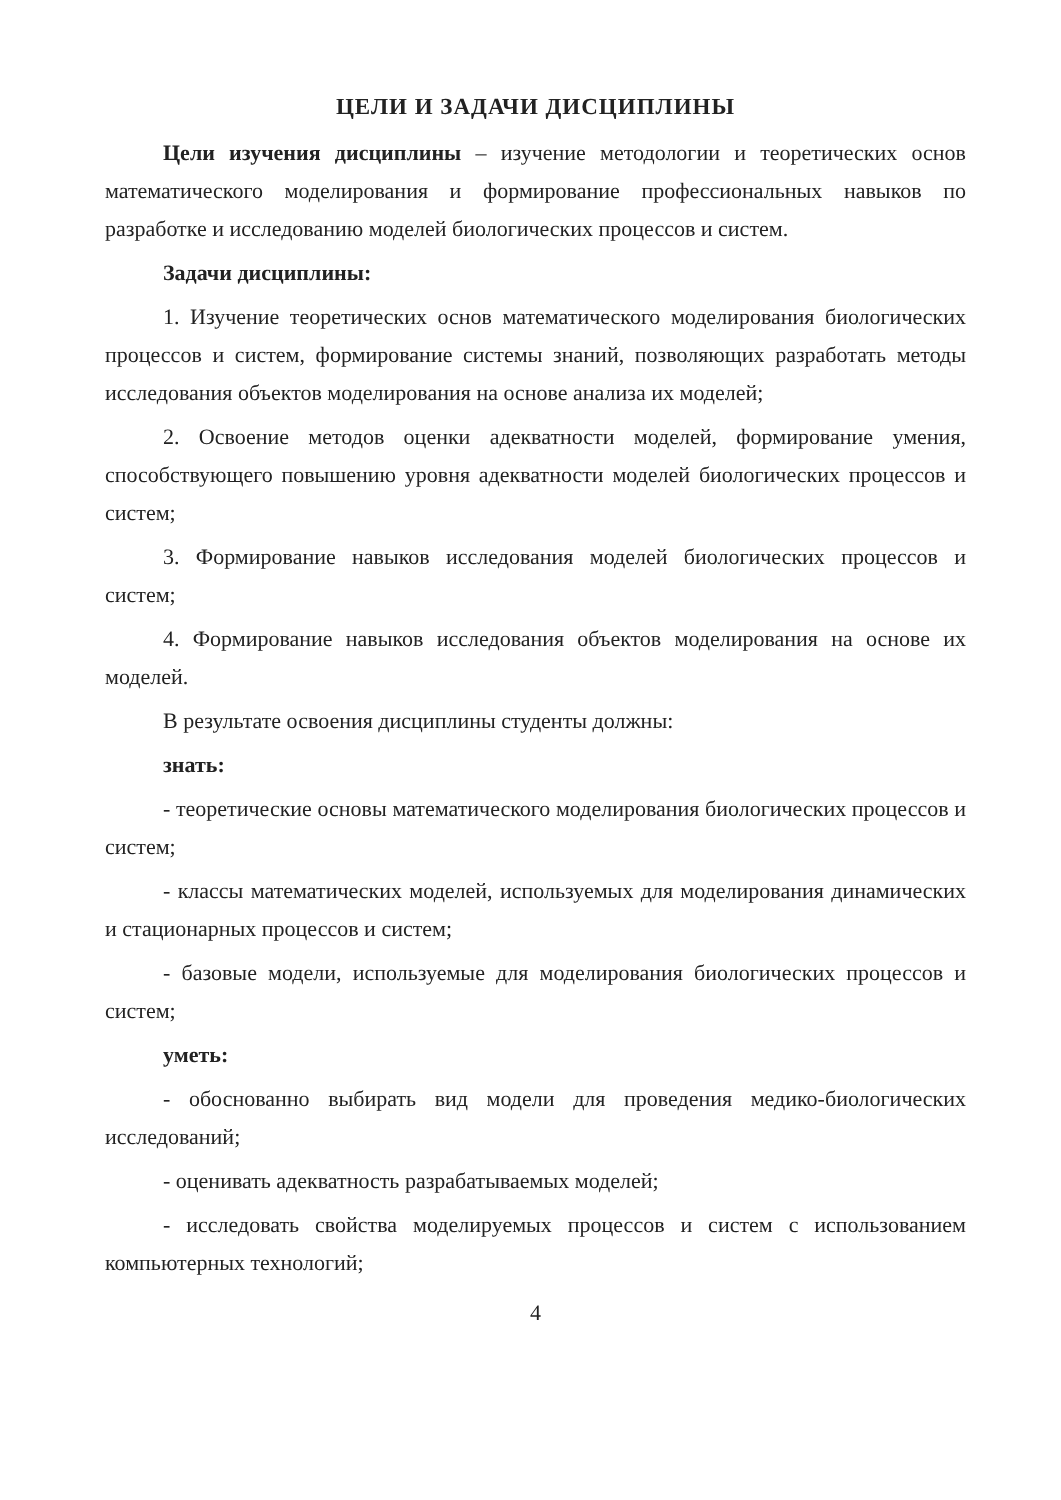ЦЕЛИ И ЗАДАЧИ ДИСЦИПЛИНЫ
Цели изучения дисциплины – изучение методологии и теоретических основ математического моделирования и формирование профессиональных навыков по разработке и исследованию моделей биологических процессов и систем.
Задачи дисциплины:
1. Изучение теоретических основ математического моделирования биологических процессов и систем, формирование системы знаний, позволяющих разработать методы исследования объектов моделирования на основе анализа их моделей;
2. Освоение методов оценки адекватности моделей, формирование умения, способствующего повышению уровня адекватности моделей биологических процессов и систем;
3. Формирование навыков исследования моделей биологических процессов и систем;
4. Формирование навыков исследования объектов моделирования на основе их моделей.
В результате освоения дисциплины студенты должны:
знать:
- теоретические основы математического моделирования биологических процессов и систем;
- классы математических моделей, используемых для моделирования динамических и стационарных процессов и систем;
- базовые модели, используемые для моделирования биологических процессов и систем;
уметь:
- обоснованно выбирать вид модели для проведения медико-биологических исследований;
- оценивать адекватность разрабатываемых моделей;
- исследовать свойства моделируемых процессов и систем с использованием компьютерных технологий;
4